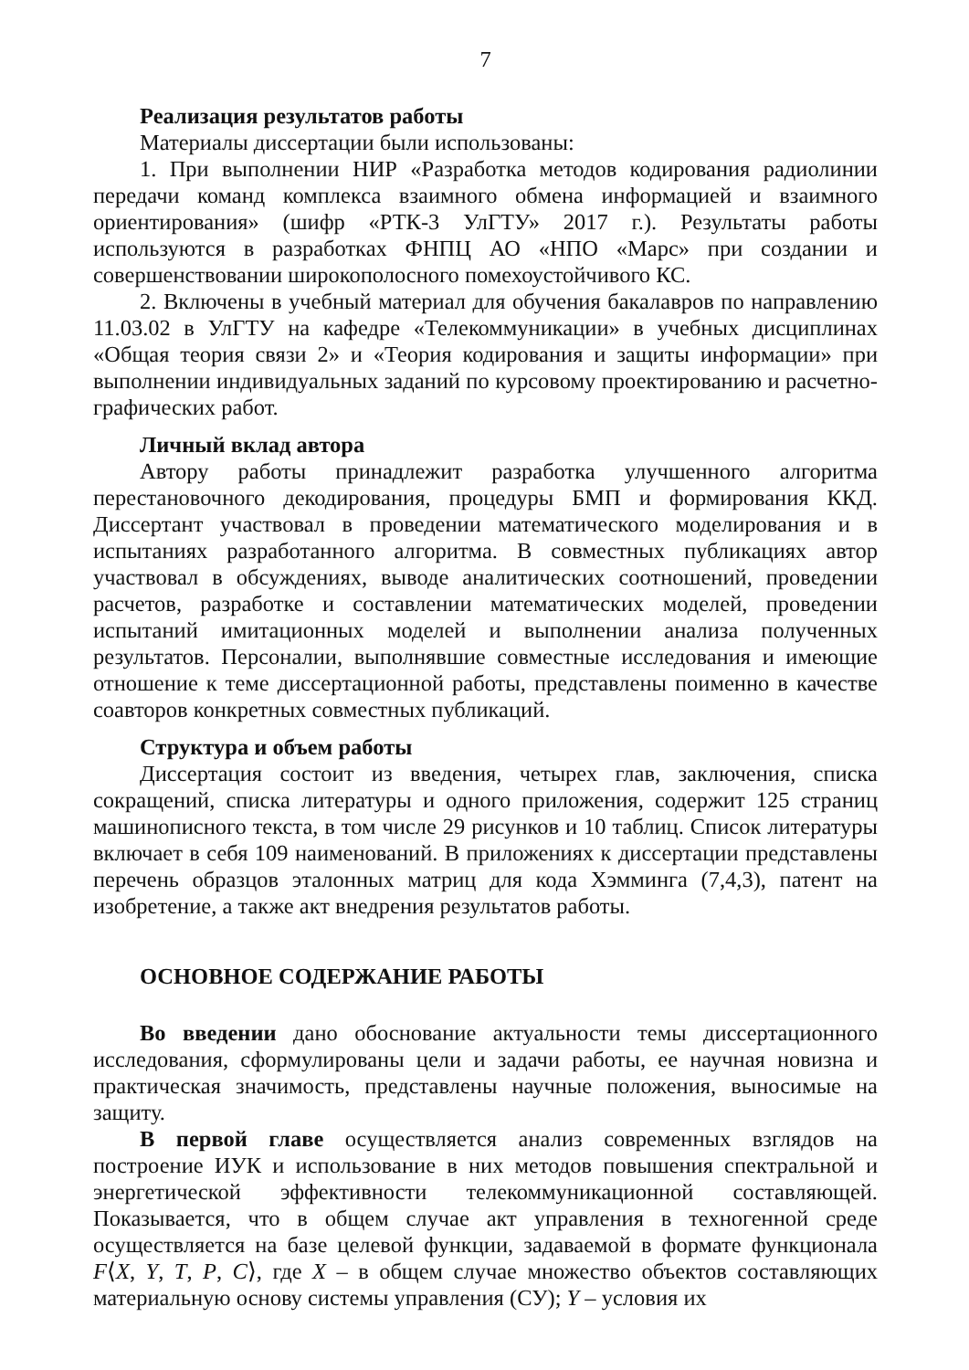7
Реализация результатов работы
Материалы диссертации были использованы:
1. При выполнении НИР «Разработка методов кодирования радиолинии передачи команд комплекса взаимного обмена информацией и взаимного ориентирования» (шифр «РТК-3 УлГТУ» 2017 г.). Результаты работы используются в разработках ФНПЦ АО «НПО «Марс» при создании и совершенствовании широкополосного помехоустойчивого КС.
2. Включены в учебный материал для обучения бакалавров по направлению 11.03.02 в УлГТУ на кафедре «Телекоммуникации» в учебных дисциплинах «Общая теория связи 2» и «Теория кодирования и защиты информации» при выполнении индивидуальных заданий по курсовому проектированию и расчетно-графических работ.
Личный вклад автора
Автору работы принадлежит разработка улучшенного алгоритма перестановочного декодирования, процедуры БМП и формирования ККД. Диссертант участвовал в проведении математического моделирования и в испытаниях разработанного алгоритма. В совместных публикациях автор участвовал в обсуждениях, выводе аналитических соотношений, проведении расчетов, разработке и составлении математических моделей, проведении испытаний имитационных моделей и выполнении анализа полученных результатов. Персоналии, выполнявшие совместные исследования и имеющие отношение к теме диссертационной работы, представлены поименно в качестве соавторов конкретных совместных публикаций.
Структура и объем работы
Диссертация состоит из введения, четырех глав, заключения, списка сокращений, списка литературы и одного приложения, содержит 125 страниц машинописного текста, в том числе 29 рисунков и 10 таблиц. Список литературы включает в себя 109 наименований. В приложениях к диссертации представлены перечень образцов эталонных матриц для кода Хэмминга (7,4,3), патент на изобретение, а также акт внедрения результатов работы.
ОСНОВНОЕ СОДЕРЖАНИЕ РАБОТЫ
Во введении дано обоснование актуальности темы диссертационного исследования, сформулированы цели и задачи работы, ее научная новизна и практическая значимость, представлены научные положения, выносимые на защиту.
В первой главе осуществляется анализ современных взглядов на построение ИУК и использование в них методов повышения спектральной и энергетической эффективности телекоммуникационной составляющей. Показывается, что в общем случае акт управления в техногенной среде осуществляется на базе целевой функции, задаваемой в формате функционала F⟨X, Y, T, P, C⟩, где X – в общем случае множество объектов составляющих материальную основу системы управления (СУ); Y – условия их